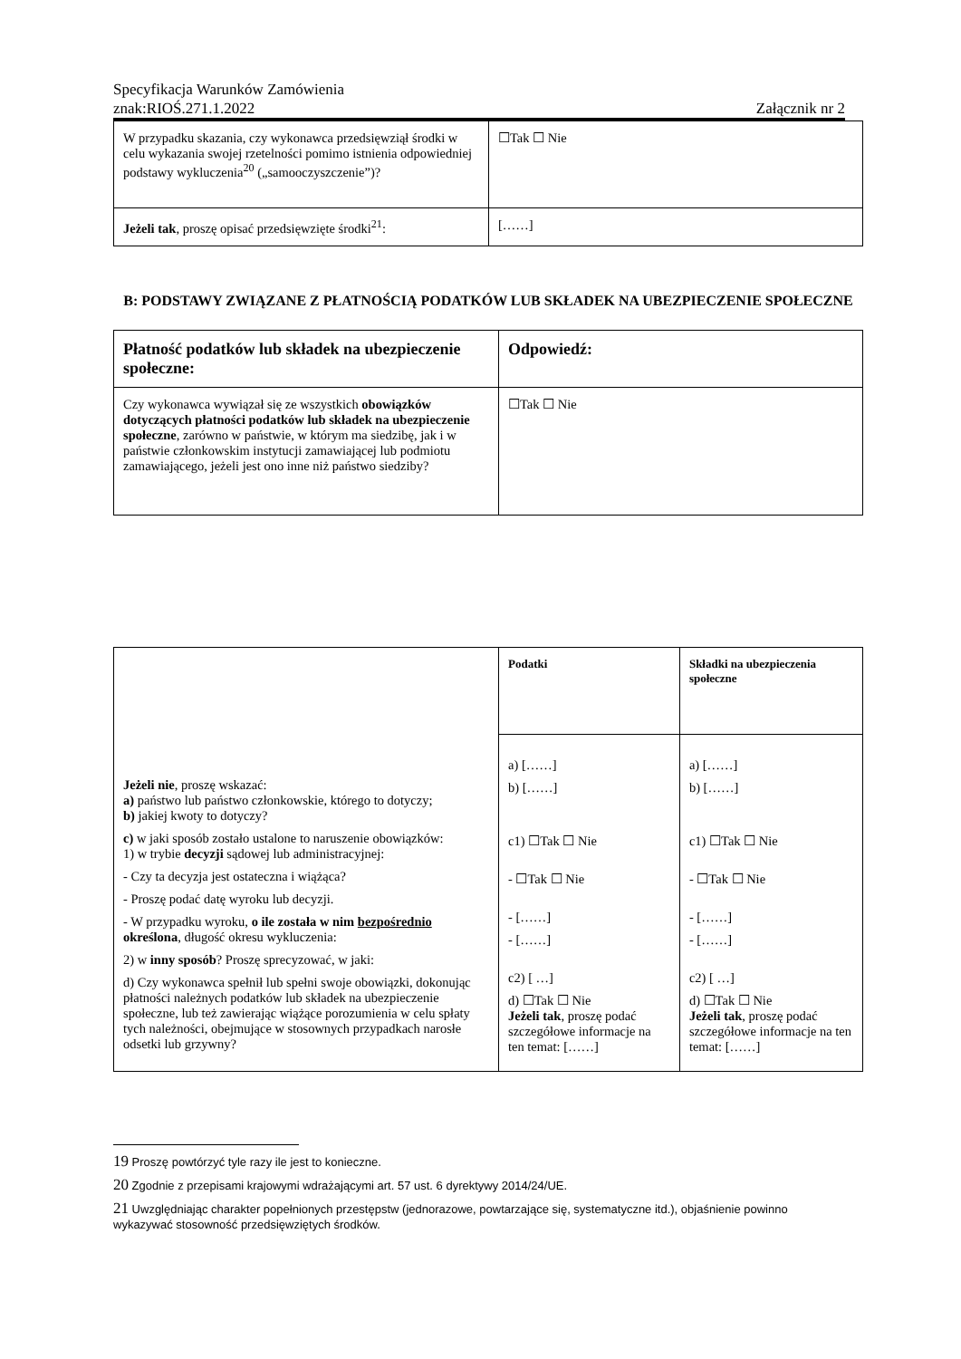Specyfikacja Warunków Zamówienia
znak:RIOŚ.271.1.2022 Załącznik nr 2
| W przypadku skazania, czy wykonawca przedsięwziął środki w celu wykazania swojej rzetelności pomimo istnienia odpowiedniej podstawy wykluczenia<sup>20</sup> („samooczyszczenie”)? | ☐Tak ☐ Nie |
| Jeżeli tak , proszę opisać przedsięwzięte środki<sup>21</sup>: | [……] |
B: PODSTAWY ZWIĄZANE Z PŁATNOŚCIĄ PODATKÓW LUB SKŁADEK NA UBEZPIECZENIE SPOŁECZNE
| Płatność podatków lub składek na ubezpieczenie społeczne: | Odpowiedź: |
| Czy wykonawca wywiązał się ze wszystkich obowiązków dotyczących płatności podatków lub składek na ubezpieczenie społeczne , zarówno w państwie, w którym ma siedzibę, jak i w państwie członkowskim instytucji zamawiającej lub podmiotu zamawiającego, jeżeli jest ono inne niż państwo siedziby? | ☐Tak ☐ Nie |
| Jeżeli nie , proszę wskazać: a) państwo lub państwo członkowskie, którego to dotyczy; b) jakiej kwoty to dotyczy? c) w jaki sposób zostało ustalone to naruszenie obowiązków: 1) w trybie decyzji sądowej lub administracyjnej: - Czy ta decyzja jest ostateczna i wiążąca? - Proszę podać datę wyroku lub decyzji. - W przypadku wyroku, o ile została w nim bezpośrednio określona , długość okresu wykluczenia: 2) w inny sposób ? Proszę sprecyzować, w jaki: d) Czy wykonawca spełnił lub spełni swoje obowiązki, dokonując płatności należnych podatków lub składek na ubezpieczenie społeczne, lub też zawierając wiążące porozumienia w celu spłaty tych należności, obejmujące w stosownych przypadkach narosłe odsetki lub grzywny? | Podatki | Składki na ubezpieczenia społeczne |
| | a) [……] b) [……] c1) ☐Tak ☐ Nie - ☐Tak ☐ Nie - [……] - [……] c2) [ …] d) ☐Tak ☐ Nie Jeżeli tak , proszę podać szczegółowe informacje na ten temat: [……] | a) [……] b) [……] c1) ☐Tak ☐ Nie - ☐Tak ☐ Nie - [……] - [……] c2) [ …] d) ☐Tak ☐ Nie Jeżeli tak , proszę podać szczegółowe informacje na ten temat: [……] |
19 Proszę powtórzyć tyle razy ile jest to konieczne.
20 Zgodnie z przepisami krajowymi wdrażającymi art. 57 ust. 6 dyrektywy 2014/24/UE.
21 Uwzględniając charakter popełnionych przestępstw (jednorazowe, powtarzające się, systematyczne itd.), objaśnienie powinno wykazywać stosowność przedsięwziętych środków.